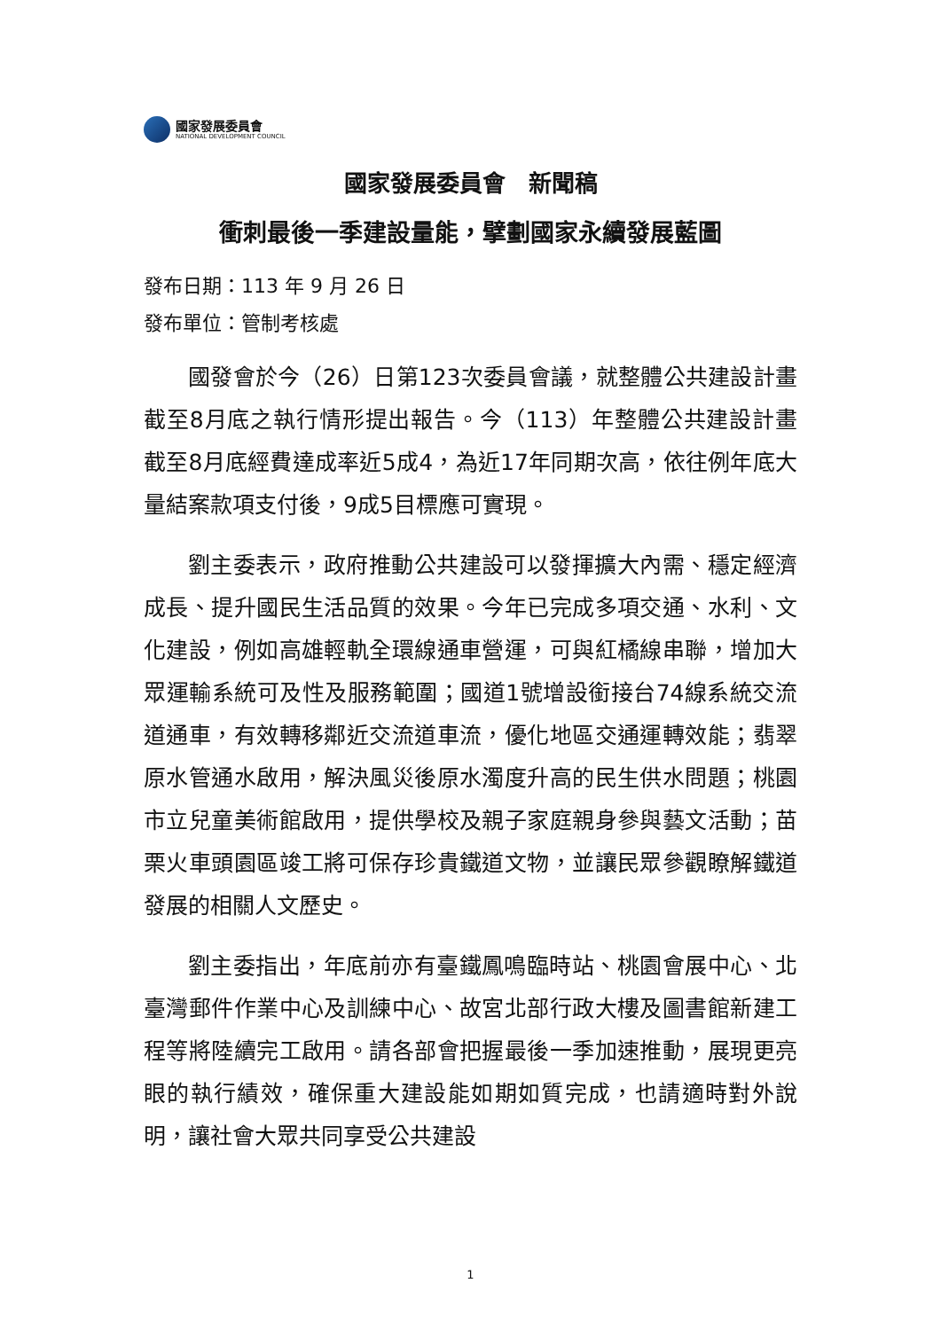國家發展委員會
NATIONAL DEVELOPMENT COUNCIL
國家發展委員會　新聞稿
衝刺最後一季建設量能，擘劃國家永續發展藍圖
發布日期：113 年 9 月 26 日
發布單位：管制考核處
國發會於今（26）日第123次委員會議，就整體公共建設計畫截至8月底之執行情形提出報告。今（113）年整體公共建設計畫截至8月底經費達成率近5成4，為近17年同期次高，依往例年底大量結案款項支付後，9成5目標應可實現。
劉主委表示，政府推動公共建設可以發揮擴大內需、穩定經濟成長、提升國民生活品質的效果。今年已完成多項交通、水利、文化建設，例如高雄輕軌全環線通車營運，可與紅橘線串聯，增加大眾運輸系統可及性及服務範圍；國道1號增設銜接台74線系統交流道通車，有效轉移鄰近交流道車流，優化地區交通運轉效能；翡翠原水管通水啟用，解決風災後原水濁度升高的民生供水問題；桃園市立兒童美術館啟用，提供學校及親子家庭親身參與藝文活動；苗栗火車頭園區竣工將可保存珍貴鐵道文物，並讓民眾參觀瞭解鐵道發展的相關人文歷史。
劉主委指出，年底前亦有臺鐵鳳鳴臨時站、桃園會展中心、北臺灣郵件作業中心及訓練中心、故宮北部行政大樓及圖書館新建工程等將陸續完工啟用。請各部會把握最後一季加速推動，展現更亮眼的執行績效，確保重大建設能如期如質完成，也請適時對外說明，讓社會大眾共同享受公共建設
1